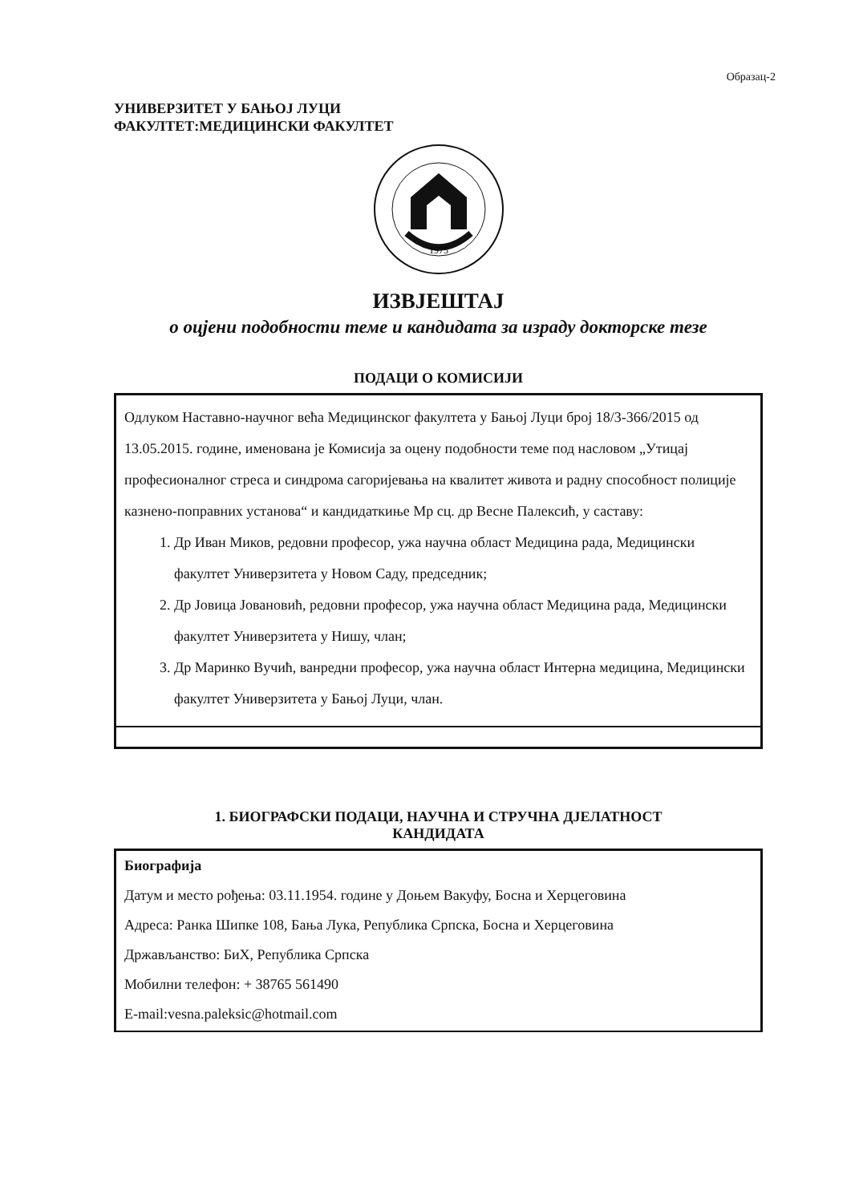Образац-2
УНИВЕРЗИТЕТ У БАЊОЈ ЛУЦИ
ФАКУЛТЕТ:МЕДИЦИНСКИ ФАКУЛТЕТ
1975
ИЗВЈЕШТАЈ
о оцјени подобности теме и кандидата за израду докторске тезе
ПОДАЦИ О КОМИСИЈИ
Одлуком Наставно-научног већа Медицинског факултета у Бањој Луци број 18/3-366/2015 од 13.05.2015. године, именована је Комисија за оцену подобности теме под насловом „Утицај професионалног стреса и синдрома сагоријевања на квалитет живота и радну способност полиције казнено-поправних установа“ и кандидаткиње Мр сц. др Весне Палексић, у саставу:
1. Др Иван Миков, редовни професор, ужа научна област Медицина рада, Медицински факултет Универзитета у Новом Саду, председник;
2. Др Јовица Јовановић, редовни професор, ужа научна област Медицина рада, Медицински факултет Универзитета у Нишу, члан;
3. Др Маринко Вучић, ванредни професор, ужа научна област Интерна медицина, Медицински факултет Универзитета у Бањој Луци, члан.
1. БИОГРАФСКИ ПОДАЦИ, НАУЧНА И СТРУЧНА ДЈЕЛАТНОСТ
КАНДИДАТА
Биографија
Датум и место рођења: 03.11.1954. године у Доњем Вакуфу, Босна и Херцеговина
Адреса: Ранка Шипке 108, Бања Лука, Република Српска, Босна и Херцеговина
Држављанство: БиХ, Република Српска
Мобилни телефон: + 38765 561490
E-mail:vesna.paleksic@hotmail.com